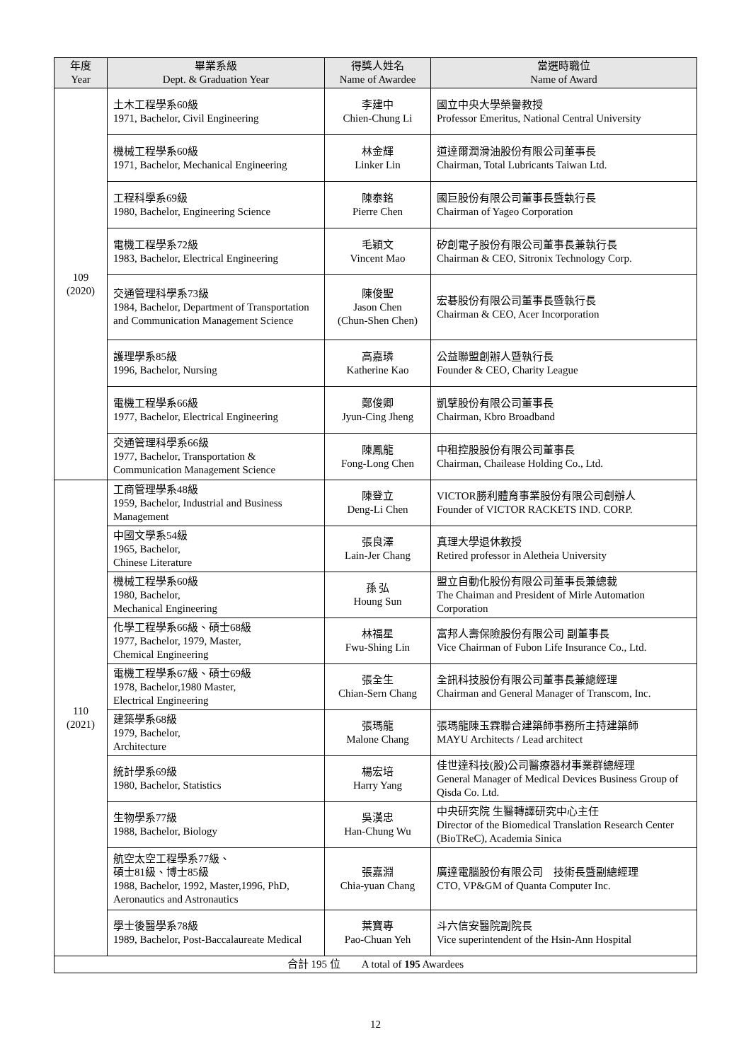| 年度 Year | 畢業系級 Dept. & Graduation Year | 得獎人姓名 Name of Awardee | 當選時職位 Name of Award |
| --- | --- | --- | --- |
| 109 (2020) | 土木工程學系60級 1971, Bachelor, Civil Engineering | 李建中 Chien-Chung Li | 國立中央大學榮譽教授 Professor Emeritus, National Central University |
| | 機械工程學系60級 1971, Bachelor, Mechanical Engineering | 林金輝 Linker Lin | 道達爾潤滑油股份有限公司董事長 Chairman, Total Lubricants Taiwan Ltd. |
| | 工程科學系69級 1980, Bachelor, Engineering Science | 陳泰銘 Pierre Chen | 國巨股份有限公司董事長暨執行長 Chairman of Yageo Corporation |
| | 電機工程學系72級 1983, Bachelor, Electrical Engineering | 毛穎文 Vincent Mao | 矽創電子股份有限公司董事長兼執行長 Chairman & CEO, Sitronix Technology Corp. |
| | 交通管理科學系73級 1984, Bachelor, Department of Transportation and Communication Management Science | 陳俊聖 Jason Chen (Chun-Shen Chen) | 宏碁股份有限公司董事長暨執行長 Chairman & CEO, Acer Incorporation |
| | 護理學系85級 1996, Bachelor, Nursing | 高嘉璘 Katherine Kao | 公益聯盟創辦人暨執行長 Founder & CEO, Charity League |
| | 電機工程學系66級 1977, Bachelor, Electrical Engineering | 鄭俊卿 Jyun-Cing Jheng | 凱擘股份有限公司董事長 Chairman, Kbro Broadband |
| | 交通管理科學系66級 1977, Bachelor, Transportation & Communication Management Science | 陳鳳龍 Fong-Long Chen | 中租控股股份有限公司董事長 Chairman, Chailease Holding Co., Ltd. |
| 110 (2021) | 工商管理學系48級 1959, Bachelor, Industrial and Business Management | 陳登立 Deng-Li Chen | VICTOR勝利體育事業股份有限公司創辦人 Founder of VICTOR RACKETS IND. CORP. |
| | 中國文學系54級 1965, Bachelor, Chinese Literature | 張良澤 Lain-Jer Chang | 真理大學退休教授 Retired professor in Aletheia University |
| | 機械工程學系60級 1980, Bachelor, Mechanical Engineering | 孫 弘 Houng Sun | 盟立自動化股份有限公司董事長兼總裁 The Chaiman and President of Mirle Automation Corporation |
| | 化學工程學系66級、碩士68級 1977, Bachelor, 1979, Master, Chemical Engineering | 林福星 Fwu-Shing Lin | 富邦人壽保險股份有限公司 副董事長 Vice Chairman of Fubon Life Insurance Co., Ltd. |
| | 電機工程學系67級、碩士69級 1978, Bachelor,1980 Master, Electrical Engineering | 張全生 Chian-Sern Chang | 全訊科技股份有限公司董事長兼總經理 Chairman and General Manager of Transcom, Inc. |
| | 建築學系68級 1979, Bachelor, Architecture | 張瑪龍 Malone Chang | 張瑪龍陳玉霖聯合建築師事務所主持建築師 MAYU Architects / Lead architect |
| | 統計學系69級 1980, Bachelor, Statistics | 楊宏培 Harry Yang | 佳世達科技(股)公司醫療器材事業群總經理 General Manager of Medical Devices Business Group of Qisda Co. Ltd. |
| | 生物學系77級 1988, Bachelor, Biology | 吳漢忠 Han-Chung Wu | 中央研究院 生醫轉譯研究中心主任 Director of the Biomedical Translation Research Center (BioTReC), Academia Sinica |
| | 航空太空工程學系77級、 碩士81級、博士85級 1988, Bachelor, 1992, Master,1996, PhD, Aeronautics and Astronautics | 張嘉淵 Chia-yuan Chang | 廣達電腦股份有限公司 技術長暨副總經理 CTO, VP&GM of Quanta Computer Inc. |
| | 學士後醫學系78級 1989, Bachelor, Post-Baccalaureate Medical | 葉寶專 Pao-Chuan Yeh | 斗六信安醫院副院長 Vice superintendent of the Hsin-Ann Hospital |
| 合計 195 位 A total of 195 Awardees | | | |
12